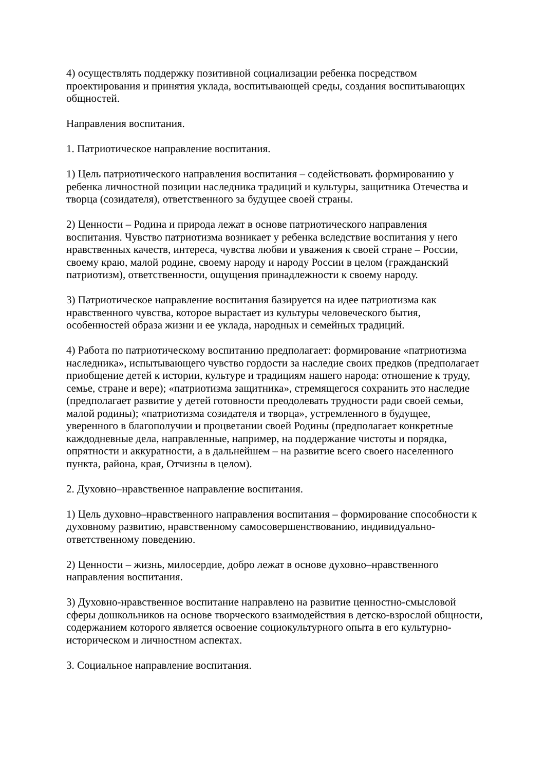4) осуществлять поддержку позитивной социализации ребенка посредством проектирования и принятия уклада, воспитывающей среды, создания воспитывающих общностей.
Направления воспитания.
1. Патриотическое направление воспитания.
1) Цель патриотического направления воспитания – содействовать формированию у ребенка личностной позиции наследника традиций и культуры, защитника Отечества и творца (созидателя), ответственного за будущее своей страны.
2) Ценности – Родина и природа лежат в основе патриотического направления воспитания. Чувство патриотизма возникает у ребенка вследствие воспитания у него нравственных качеств, интереса, чувства любви и уважения к своей стране – России, своему краю, малой родине, своему народу и народу России в целом (гражданский патриотизм), ответственности, ощущения принадлежности к своему народу.
3) Патриотическое направление воспитания базируется на идее патриотизма как нравственного чувства, которое вырастает из культуры человеческого бытия, особенностей образа жизни и ее уклада, народных и семейных традиций.
4) Работа по патриотическому воспитанию предполагает: формирование «патриотизма наследника», испытывающего чувство гордости за наследие своих предков (предполагает приобщение детей к истории, культуре и традициям нашего народа: отношение к труду, семье, стране и вере); «патриотизма защитника», стремящегося сохранить это наследие (предполагает развитие у детей готовности преодолевать трудности ради своей семьи, малой родины); «патриотизма созидателя и творца», устремленного в будущее, уверенного в благополучии и процветании своей Родины (предполагает конкретные каждодневные дела, направленные, например, на поддержание чистоты и порядка, опрятности и аккуратности, а в дальнейшем – на развитие всего своего населенного пункта, района, края, Отчизны в целом).
2. Духовно–нравственное направление воспитания.
1) Цель духовно–нравственного направления воспитания – формирование способности к духовному развитию, нравственному самосовершенствованию, индивидуально-ответственному поведению.
2) Ценности – жизнь, милосердие, добро лежат в основе духовно–нравственного направления воспитания.
3) Духовно-нравственное воспитание направлено на развитие ценностно-смысловой сферы дошкольников на основе творческого взаимодействия в детско-взрослой общности, содержанием которого является освоение социокультурного опыта в его культурно-историческом и личностном аспектах.
3. Социальное направление воспитания.